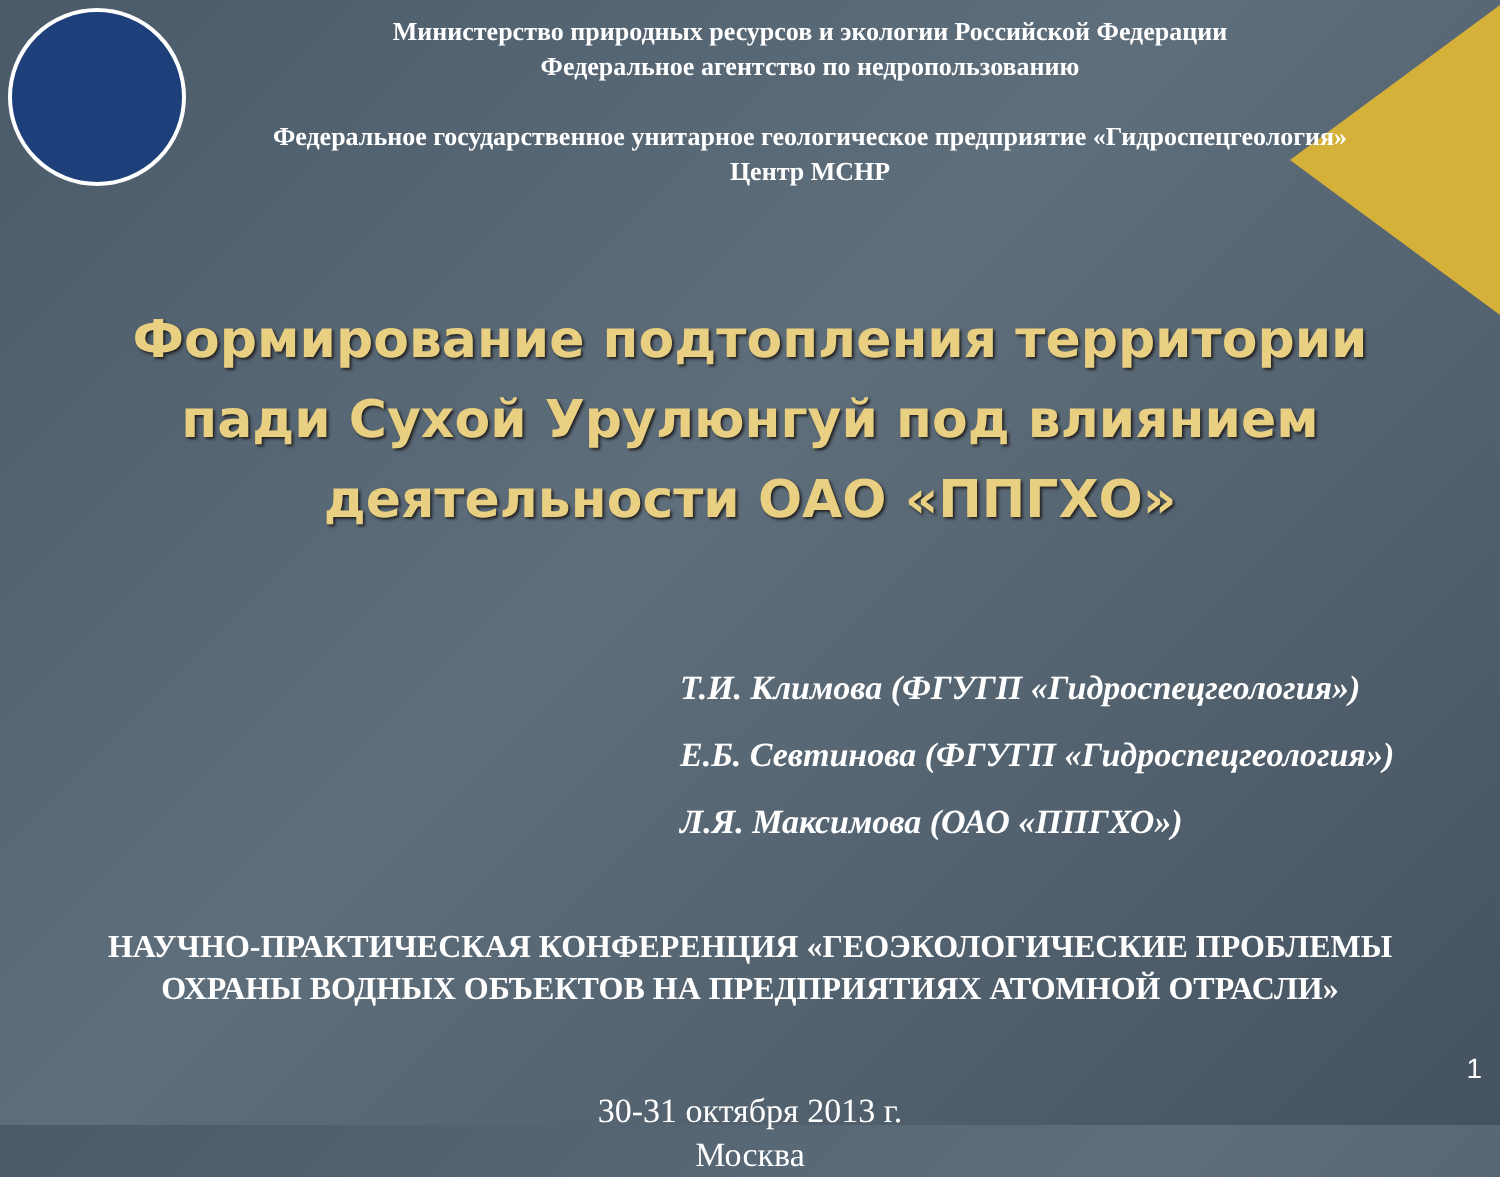Министерство природных ресурсов и экологии Российской Федерации
Федеральное агентство по недропользованию
Федеральное государственное унитарное геологическое предприятие «Гидроспецгеология»
Центр МСНР
Формирование подтопления территории пади Сухой Урулюнгуй под влиянием деятельности ОАО «ППГХО»
Т.И. Климова (ФГУГП «Гидроспецгеология»)
Е.Б. Севтинова (ФГУГП «Гидроспецгеология»)
Л.Я. Максимова (ОАО «ППГХО»)
НАУЧНО-ПРАКТИЧЕСКАЯ КОНФЕРЕНЦИЯ «ГЕОЭКОЛОГИЧЕСКИЕ ПРОБЛЕМЫ ОХРАНЫ ВОДНЫХ ОБЪЕКТОВ НА ПРЕДПРИЯТИЯХ АТОМНОЙ ОТРАСЛИ»
30-31 октября 2013 г.
Москва
1